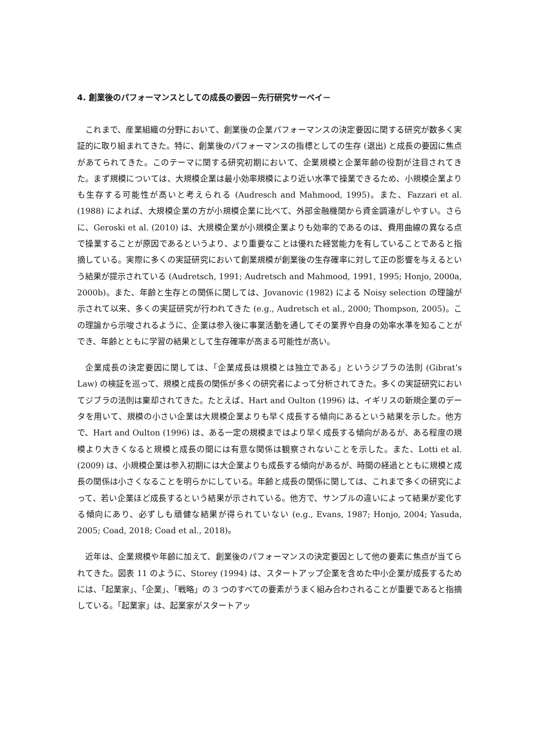4. 創業後のパフォーマンスとしての成長の要因－先行研究サーベイ－
これまで、産業組織の分野において、創業後の企業パフォーマンスの決定要因に関する研究が数多く実証的に取り組まれてきた。特に、創業後のパフォーマンスの指標としての生存 (退出) と成長の要因に焦点があてられてきた。このテーマに関する研究初期において、企業規模と企業年齢の役割が注目されてきた。まず規模については、大規模企業は最小効率規模により近い水準で操業できるため、小規模企業よりも生存する可能性が高いと考えられる (Audresch and Mahmood, 1995)。また、Fazzari et al. (1988) によれば、大規模企業の方が小規模企業に比べて、外部金融機関から資金調達がしやすい。さらに、Geroski et al. (2010) は、大規模企業が小規模企業よりも効率的であるのは、費用曲線の異なる点で操業することが原因であるというより、より重要なことは優れた経営能力を有していることであると指摘している。実際に多くの実証研究において創業規模が創業後の生存確率に対して正の影響を与えるという結果が提示されている (Audretsch, 1991; Audretsch and Mahmood, 1991, 1995; Honjo, 2000a, 2000b)。また、年齢と生存との関係に関しては、Jovanovic (1982) による Noisy selection の理論が示されて以来、多くの実証研究が行われてきた (e.g., Audretsch et al., 2000; Thompson, 2005)。この理論から示唆されるように、企業は参入後に事業活動を通してその業界や自身の効率水準を知ることができ、年齢とともに学習の結果として生存確率が高まる可能性が高い。
企業成長の決定要因に関しては、「企業成長は規模とは独立である」というジブラの法則 (Gibrat’s Law) の検証を巡って、規模と成長の関係が多くの研究者によって分析されてきた。多くの実証研究においてジブラの法則は棄却されてきた。たとえば、Hart and Oulton (1996) は、イギリスの新規企業のデータを用いて、規模の小さい企業は大規模企業よりも早く成長する傾向にあるという結果を示した。他方で、Hart and Oulton (1996) は、ある一定の規模まではより早く成長する傾向があるが、ある程度の規模より大きくなると規模と成長の間には有意な関係は観察されないことを示した。また、Lotti et al. (2009) は、小規模企業は参入初期には大企業よりも成長する傾向があるが、時間の経過とともに規模と成長の関係は小さくなることを明らかにしている。年齢と成長の関係に関しては、これまで多くの研究によって、若い企業ほど成長するという結果が示されている。他方で、サンプルの違いによって結果が変化する傾向にあり、必ずしも頑健な結果が得られていない (e.g., Evans, 1987; Honjo, 2004; Yasuda, 2005; Coad, 2018; Coad et al., 2018)。
近年は、企業規模や年齢に加えて、創業後のパフォーマンスの決定要因として他の要素に焦点が当てられてきた。図表 11 のように、Storey (1994) は、スタートアップ企業を含めた中小企業が成長するためには、「起業家」、「企業」、「戦略」の 3 つのすべての要素がうまく組み合わされることが重要であると指摘している。「起業家」は、起業家がスタートアッ